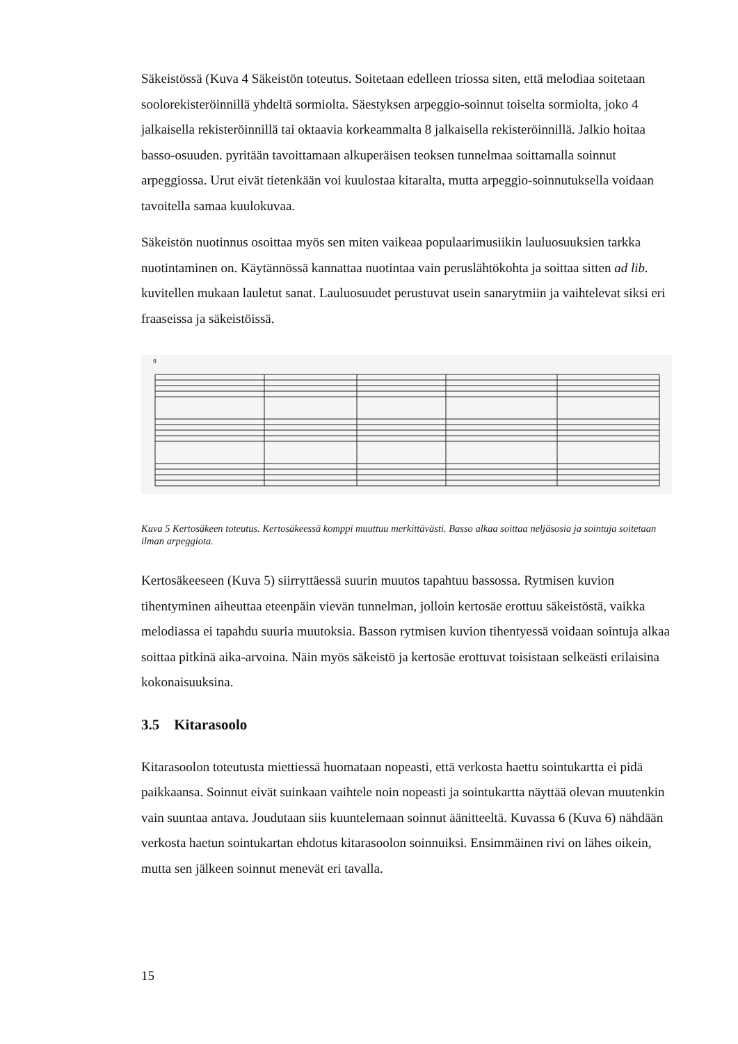Säkeistössä (Kuva 4 Säkeistön toteutus. Soitetaan edelleen triossa siten, että melodiaa soitetaan soolorekisteröinnillä yhdeltä sormiolta. Säestyksen arpeggio-soinnut toiselta sormiolta, joko 4 jalkaisella rekisteröinnillä tai oktaavia korkeammalta 8 jalkaisella rekisteröinnillä. Jalkio hoitaa basso-osuuden. pyritään tavoittamaan alkuperäisen teoksen tunnelmaa soittamalla soinnut arpeggiossa. Urut eivät tietenkään voi kuulostaa kitaralta, mutta arpeggio-soinnutuksella voidaan tavoitella samaa kuulokuvaa.
Säkeistön nuotinnus osoittaa myös sen miten vaikeaa populaarimusiikin lauluosuuksien tarkka nuotintaminen on. Käytännössä kannattaa nuotintaa vain peruslähtökohta ja soittaa sitten ad lib. kuvitellen mukaan lauletut sanat. Lauluosuudet perustuvat usein sanarytmiin ja vaihtelevat siksi eri fraaseissa ja säkeistöissä.
9
Kuva 5 Kertosäkeen toteutus. Kertosäkeessä komppi muuttuu merkittävästi. Basso alkaa soittaa neljäsosia ja sointuja soitetaan ilman arpeggiota.
Kertosäkeeseen (Kuva 5) siirryttäessä suurin muutos tapahtuu bassossa. Rytmisen kuvion tihentyminen aiheuttaa eteenpäin vievän tunnelman, jolloin kertosäe erottuu säkeistöstä, vaikka melodiassa ei tapahdu suuria muutoksia. Basson rytmisen kuvion tihentyessä voidaan sointuja alkaa soittaa pitkinä aika-arvoina. Näin myös säkeistö ja kertosäe erottuvat toisistaan selkeästi erilaisina kokonaisuuksina.
3.5 Kitarasoolo
Kitarasoolon toteutusta miettiessä huomataan nopeasti, että verkosta haettu sointukartta ei pidä paikkaansa. Soinnut eivät suinkaan vaihtele noin nopeasti ja sointukartta näyttää olevan muutenkin vain suuntaa antava. Joudutaan siis kuuntelemaan soinnut äänitteeltä. Kuvassa 6 (Kuva 6) nähdään verkosta haetun sointukartan ehdotus kitarasoolon soinnuiksi. Ensimmäinen rivi on lähes oikein, mutta sen jälkeen soinnut menevät eri tavalla.
15